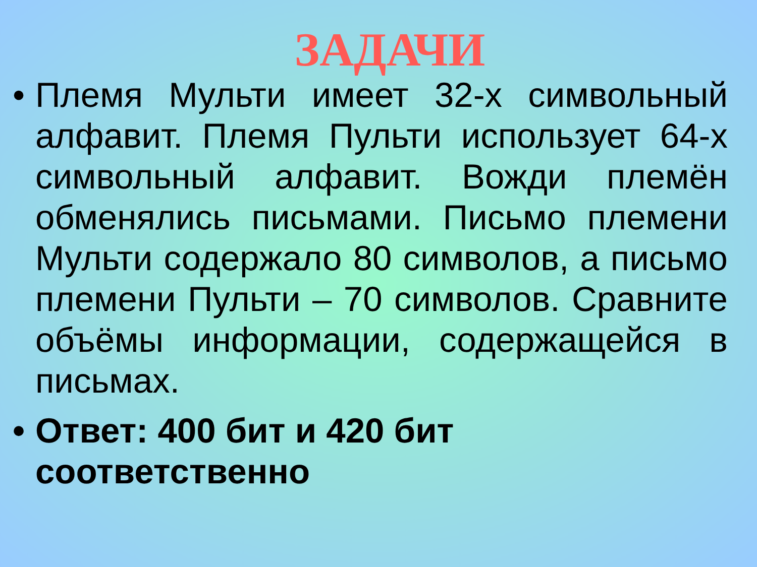ЗАДАЧИ
• Племя Мульти имеет 32-х символьный алфавит. Племя Пульти использует 64-х символьный алфавит. Вожди племён обменялись письмами. Письмо племени Мульти содержало 80 символов, а письмо племени Пульти – 70 символов. Сравните объёмы информации, содержащейся в письмах.
• Ответ: 400 бит и 420 бит соответственно